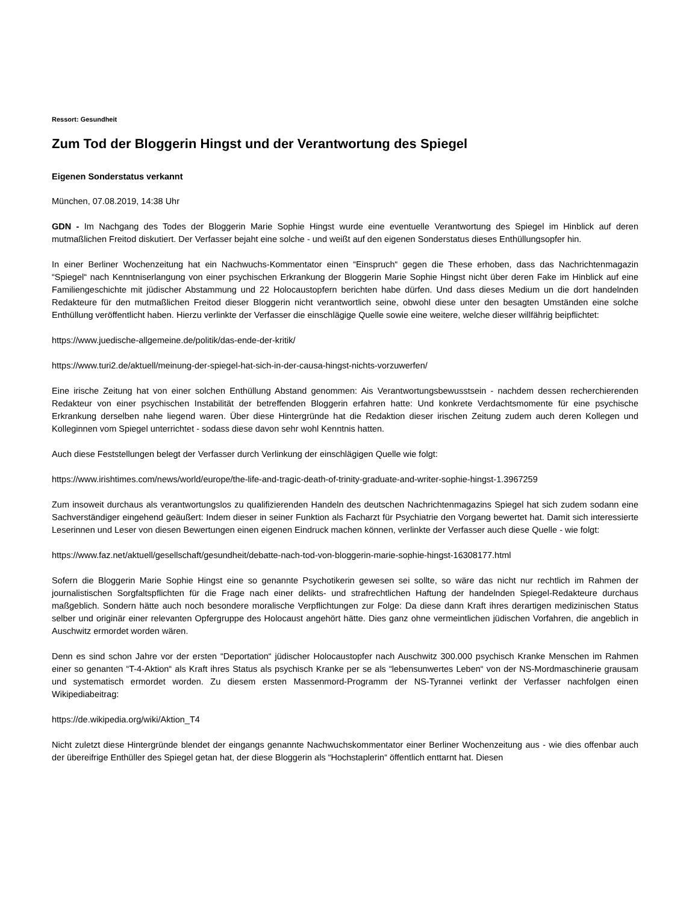Ressort: Gesundheit
Zum Tod der Bloggerin Hingst und der Verantwortung des Spiegel
Eigenen Sonderstatus verkannt
München, 07.08.2019, 14:38 Uhr
GDN - Im Nachgang des Todes der Bloggerin Marie Sophie Hingst wurde eine eventuelle Verantwortung des Spiegel im Hinblick auf deren mutmaßlichen Freitod diskutiert. Der Verfasser bejaht eine solche - und weißt auf den eigenen Sonderstatus dieses Enthüllungsopfer hin.
In einer Berliner Wochenzeitung hat ein Nachwuchs-Kommentator einen “Einspruch“ gegen die These erhoben, dass das Nachrichtenmagazin “Spiegel“ nach Kenntniserlangung von einer psychischen Erkrankung der Bloggerin Marie Sophie Hingst nicht über deren Fake im Hinblick auf eine Familiengeschichte mit jüdischer Abstammung und 22 Holocaustopfern berichten habe dürfen. Und dass dieses Medium un die dort handelnden Redakteure für den mutmaßlichen Freitod dieser Bloggerin nicht verantwortlich seine, obwohl diese unter den besagten Umständen eine solche Enthüllung veröffentlicht haben. Hierzu verlinkte der Verfasser die einschlägige Quelle sowie eine weitere, welche dieser willfährig beipflichtet:
https://www.juedische-allgemeine.de/politik/das-ende-der-kritik/
https://www.turi2.de/aktuell/meinung-der-spiegel-hat-sich-in-der-causa-hingst-nichts-vorzuwerfen/
Eine irische Zeitung hat von einer solchen Enthüllung Abstand genommen: Ais Verantwortungsbewusstsein - nachdem dessen recherchierenden Redakteur von einer psychischen Instabilität der betreffenden Bloggerin erfahren hatte: Und konkrete Verdachtsmomente für eine psychische Erkrankung derselben nahe liegend waren. Über diese Hintergründe hat die Redaktion dieser irischen Zeitung zudem auch deren Kollegen und Kolleginnen vom Spiegel unterrichtet - sodass diese davon sehr wohl Kenntnis hatten.
Auch diese Feststellungen belegt der Verfasser durch Verlinkung der einschlägigen Quelle wie folgt:
https://www.irishtimes.com/news/world/europe/the-life-and-tragic-death-of-trinity-graduate-and-writer-sophie-hingst-1.3967259
Zum insoweit durchaus als verantwortungslos zu qualifizierenden Handeln des deutschen Nachrichtenmagazins Spiegel hat sich zudem sodann eine Sachverständiger eingehend geäußert: Indem dieser in seiner Funktion als Facharzt für Psychiatrie den Vorgang bewertet hat. Damit sich interessierte Leserinnen und Leser von diesen Bewertungen einen eigenen Eindruck machen können, verlinkte der Verfasser auch diese Quelle - wie folgt:
https://www.faz.net/aktuell/gesellschaft/gesundheit/debatte-nach-tod-von-bloggerin-marie-sophie-hingst-16308177.html
Sofern die Bloggerin Marie Sophie Hingst eine so genannte Psychotikerin gewesen sei sollte, so wäre das nicht nur rechtlich im Rahmen der journalistischen Sorgfaltspflichten für die Frage nach einer delikts- und strafrechtlichen Haftung der handelnden Spiegel-Redakteure durchaus maßgeblich. Sondern hätte auch noch besondere moralische Verpflichtungen zur Folge: Da diese dann Kraft ihres derartigen medizinischen Status selber und originär einer relevanten Opfergruppe des Holocaust angehört hätte. Dies ganz ohne vermeintlichen jüdischen Vorfahren, die angeblich in Auschwitz ermordet worden wären.
Denn es sind schon Jahre vor der ersten “Deportation“ jüdischer Holocaustopfer nach Auschwitz 300.000 psychisch Kranke Menschen im Rahmen einer so genanten “T-4-Aktion“ als Kraft ihres Status als psychisch Kranke per se als “lebensunwertes Leben“ von der NS-Mordmaschinerie grausam und systematisch ermordet worden. Zu diesem ersten Massenmord-Programm der NS-Tyrannei verlinkt der Verfasser nachfolgen einen Wikipediabeitrag:
https://de.wikipedia.org/wiki/Aktion_T4
Nicht zuletzt diese Hintergründe blendet der eingangs genannte Nachwuchskommentator einer Berliner Wochenzeitung aus - wie dies offenbar auch der übereifrige Enthüller des Spiegel getan hat, der diese Bloggerin als “Hochstaplerin“ öffentlich enttarnt hat. Diesen